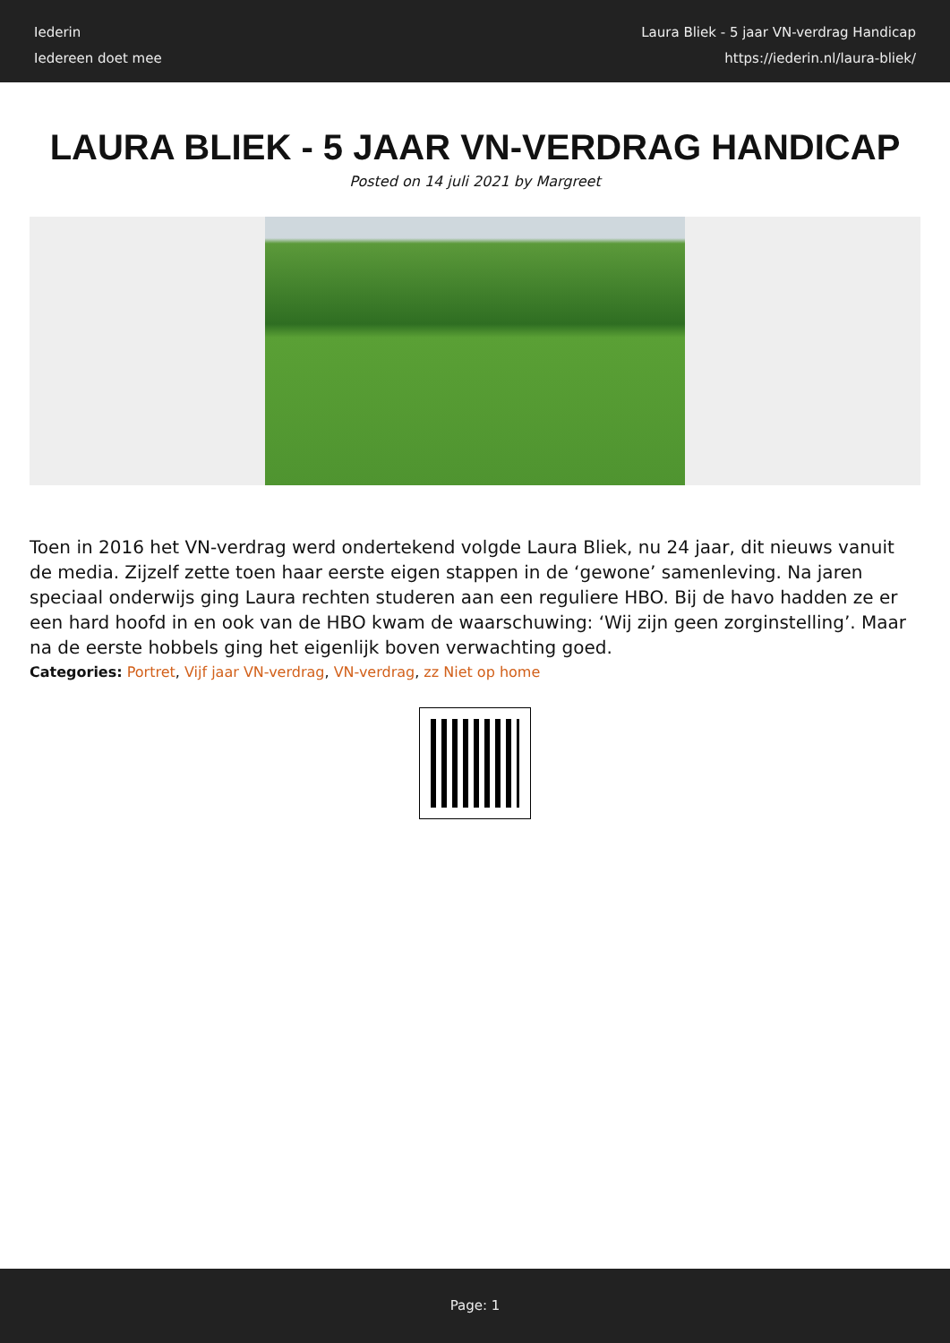Iederin
Iedereen doet mee
Laura Bliek - 5 jaar VN-verdrag Handicap
https://iederin.nl/laura-bliek/
LAURA BLIEK - 5 JAAR VN-VERDRAG HANDICAP
Posted on 14 juli 2021 by Margreet
Toen in 2016 het VN-verdrag werd ondertekend volgde Laura Bliek, nu 24 jaar, dit nieuws vanuit de media. Zijzelf zette toen haar eerste eigen stappen in de ‘gewone’ samenleving. Na jaren speciaal onderwijs ging Laura rechten studeren aan een reguliere HBO. Bij de havo hadden ze er een hard hoofd in en ook van de HBO kwam de waarschuwing: ‘Wij zijn geen zorginstelling’. Maar na de eerste hobbels ging het eigenlijk boven verwachting goed.
Categories: Portret, Vijf jaar VN-verdrag, VN-verdrag, zz Niet op home
Page: 1